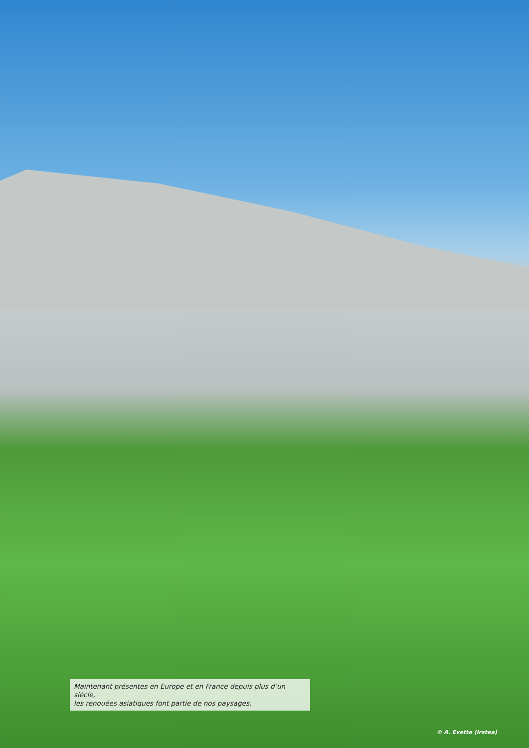Maintenant présentes en Europe et en France depuis plus d’un siècle,
les renouées asiatiques font partie de nos paysages.
© A. Evette (Irstea)